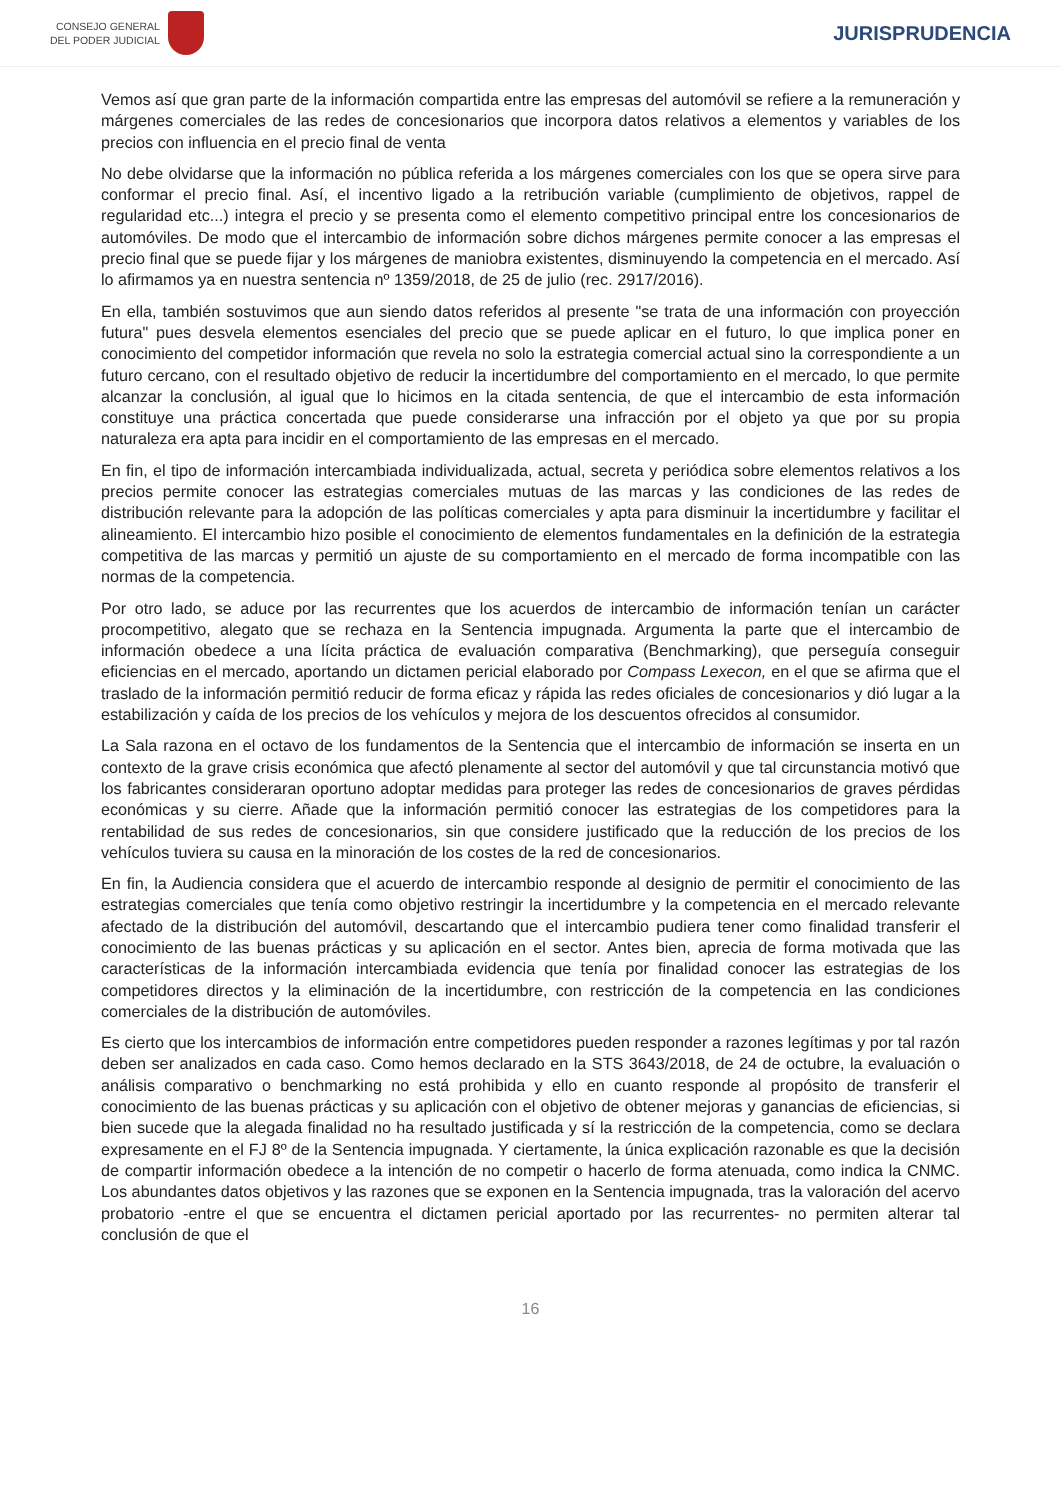CONSEJO GENERAL
DEL PODER JUDICIAL
JURISPRUDENCIA
Vemos así que gran parte de la información compartida entre las empresas del automóvil se refiere a la remuneración y márgenes comerciales de las redes de concesionarios que incorpora datos relativos a elementos y variables de los precios con influencia en el precio final de venta
No debe olvidarse que la información no pública referida a los márgenes comerciales con los que se opera sirve para conformar el precio final. Así, el incentivo ligado a la retribución variable (cumplimiento de objetivos, rappel de regularidad etc...) integra el precio y se presenta como el elemento competitivo principal entre los concesionarios de automóviles. De modo que el intercambio de información sobre dichos márgenes permite conocer a las empresas el precio final que se puede fijar y los márgenes de maniobra existentes, disminuyendo la competencia en el mercado. Así lo afirmamos ya en nuestra sentencia nº 1359/2018, de 25 de julio (rec. 2917/2016).
En ella, también sostuvimos que aun siendo datos referidos al presente "se trata de una información con proyección futura" pues desvela elementos esenciales del precio que se puede aplicar en el futuro, lo que implica poner en conocimiento del competidor información que revela no solo la estrategia comercial actual sino la correspondiente a un futuro cercano, con el resultado objetivo de reducir la incertidumbre del comportamiento en el mercado, lo que permite alcanzar la conclusión, al igual que lo hicimos en la citada sentencia, de que el intercambio de esta información constituye una práctica concertada que puede considerarse una infracción por el objeto ya que por su propia naturaleza era apta para incidir en el comportamiento de las empresas en el mercado.
En fin, el tipo de información intercambiada individualizada, actual, secreta y periódica sobre elementos relativos a los precios permite conocer las estrategias comerciales mutuas de las marcas y las condiciones de las redes de distribución relevante para la adopción de las políticas comerciales y apta para disminuir la incertidumbre y facilitar el alineamiento. El intercambio hizo posible el conocimiento de elementos fundamentales en la definición de la estrategia competitiva de las marcas y permitió un ajuste de su comportamiento en el mercado de forma incompatible con las normas de la competencia.
Por otro lado, se aduce por las recurrentes que los acuerdos de intercambio de información tenían un carácter procompetitivo, alegato que se rechaza en la Sentencia impugnada. Argumenta la parte que el intercambio de información obedece a una lícita práctica de evaluación comparativa (Benchmarking), que perseguía conseguir eficiencias en el mercado, aportando un dictamen pericial elaborado por Compass Lexecon, en el que se afirma que el traslado de la información permitió reducir de forma eficaz y rápida las redes oficiales de concesionarios y dió lugar a la estabilización y caída de los precios de los vehículos y mejora de los descuentos ofrecidos al consumidor.
La Sala razona en el octavo de los fundamentos de la Sentencia que el intercambio de información se inserta en un contexto de la grave crisis económica que afectó plenamente al sector del automóvil y que tal circunstancia motivó que los fabricantes consideraran oportuno adoptar medidas para proteger las redes de concesionarios de graves pérdidas económicas y su cierre. Añade que la información permitió conocer las estrategias de los competidores para la rentabilidad de sus redes de concesionarios, sin que considere justificado que la reducción de los precios de los vehículos tuviera su causa en la minoración de los costes de la red de concesionarios.
En fin, la Audiencia considera que el acuerdo de intercambio responde al designio de permitir el conocimiento de las estrategias comerciales que tenía como objetivo restringir la incertidumbre y la competencia en el mercado relevante afectado de la distribución del automóvil, descartando que el intercambio pudiera tener como finalidad transferir el conocimiento de las buenas prácticas y su aplicación en el sector. Antes bien, aprecia de forma motivada que las características de la información intercambiada evidencia que tenía por finalidad conocer las estrategias de los competidores directos y la eliminación de la incertidumbre, con restricción de la competencia en las condiciones comerciales de la distribución de automóviles.
Es cierto que los intercambios de información entre competidores pueden responder a razones legítimas y por tal razón deben ser analizados en cada caso. Como hemos declarado en la STS 3643/2018, de 24 de octubre, la evaluación o análisis comparativo o benchmarking no está prohibida y ello en cuanto responde al propósito de transferir el conocimiento de las buenas prácticas y su aplicación con el objetivo de obtener mejoras y ganancias de eficiencias, si bien sucede que la alegada finalidad no ha resultado justificada y sí la restricción de la competencia, como se declara expresamente en el FJ 8º de la Sentencia impugnada. Y ciertamente, la única explicación razonable es que la decisión de compartir información obedece a la intención de no competir o hacerlo de forma atenuada, como indica la CNMC. Los abundantes datos objetivos y las razones que se exponen en la Sentencia impugnada, tras la valoración del acervo probatorio -entre el que se encuentra el dictamen pericial aportado por las recurrentes- no permiten alterar tal conclusión de que el
16